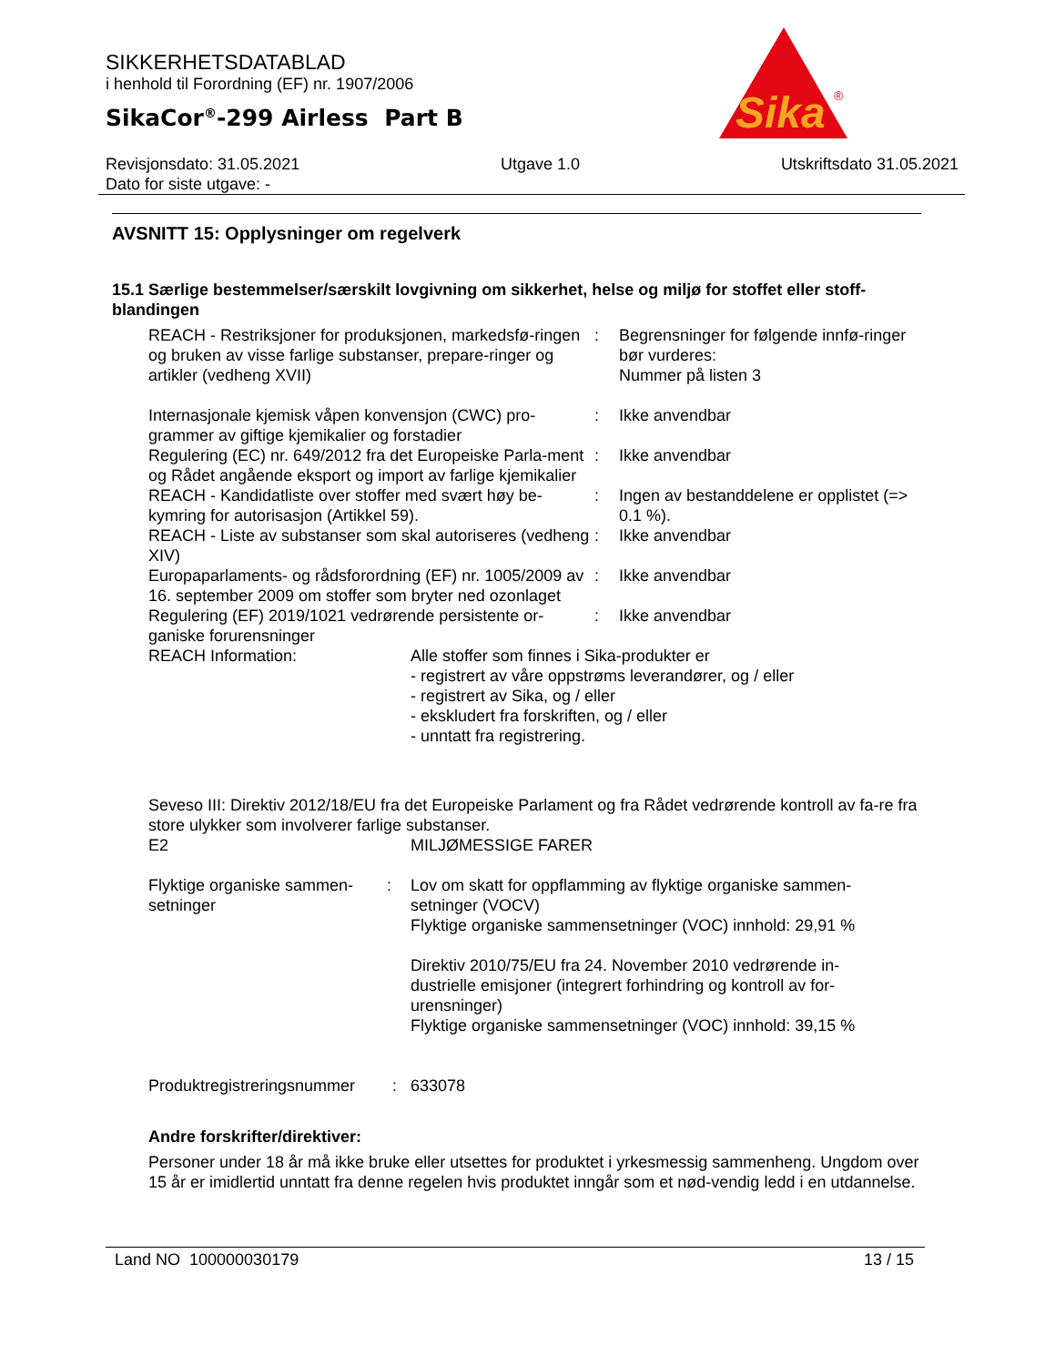Sika
®
SIKKERHETSDATABLAD
i henhold til Forordning (EF) nr. 1907/2006
SikaCor<sup>®</sup>-299 Airless Part B
Revisjonsdato: 31.05.2021
Dato for siste utgave: - Utgave 1.0 Utskriftsdato 31.05.2021
AVSNITT 15: Opplysninger om regelverk
15.1 Særlige bestemmelser/særskilt lovgivning om sikkerhet, helse og miljø for stoffet eller stoff-blandingen
REACH - Restriksjoner for produksjonen, markedsfø-ringen og bruken av visse farlige substanser, prepare-ringer og artikler (vedheng XVII)
: Begrensninger for følgende innfø-ringer bør vurderes:
Nummer på listen 3
Internasjonale kjemisk våpen konvensjon (CWC) pro-grammer av giftige kjemikalier og forstadier
: Ikke anvendbar
Regulering (EC) nr. 649/2012 fra det Europeiske Parla-ment og Rådet angående eksport og import av farlige kjemikalier
: Ikke anvendbar
REACH - Kandidatliste over stoffer med svært høy be-kymring for autorisasjon (Artikkel 59).
: Ingen av bestanddelene er opplistet (=> 0.1 %).
REACH - Liste av substanser som skal autoriseres (vedheng XIV)
: Ikke anvendbar
Europaparlaments- og rådsforordning (EF) nr. 1005/2009 av 16. september 2009 om stoffer som bryter ned ozonlaget
: Ikke anvendbar
Regulering (EF) 2019/1021 vedrørende persistente or-ganiske forurensninger
: Ikke anvendbar
REACH Information: Alle stoffer som finnes i Sika-produkter er
- registrert av våre oppstrøms leverandører, og / eller
- registrert av Sika, og / eller
- ekskludert fra forskriften, og / eller
- unntatt fra registrering.
Seveso III: Direktiv 2012/18/EU fra det Europeiske Parlament og fra Rådet vedrørende kontroll av fa-re fra store ulykker som involverer farlige substanser.
E2 MILJØMESSIGE FARER
Flyktige organiske sammen-setninger
: Lov om skatt for oppflamming av flyktige organiske sammen-setninger (VOCV)
Flyktige organiske sammensetninger (VOC) innhold: 29,91 %
Direktiv 2010/75/EU fra 24. November 2010 vedrørende in-dustrielle emisjoner (integrert forhindring og kontroll av for-urensninger)
Flyktige organiske sammensetninger (VOC) innhold: 39,15 %
Produktregistreringsnummer
: 633078
Andre forskrifter/direktiver:
Personer under 18 år må ikke bruke eller utsettes for produktet i yrkesmessig sammenheng. Ungdom over 15 år er imidlertid unntatt fra denne regelen hvis produktet inngår som et nød-vendig ledd i en utdannelse.
Land NO 100000030179 13 / 15